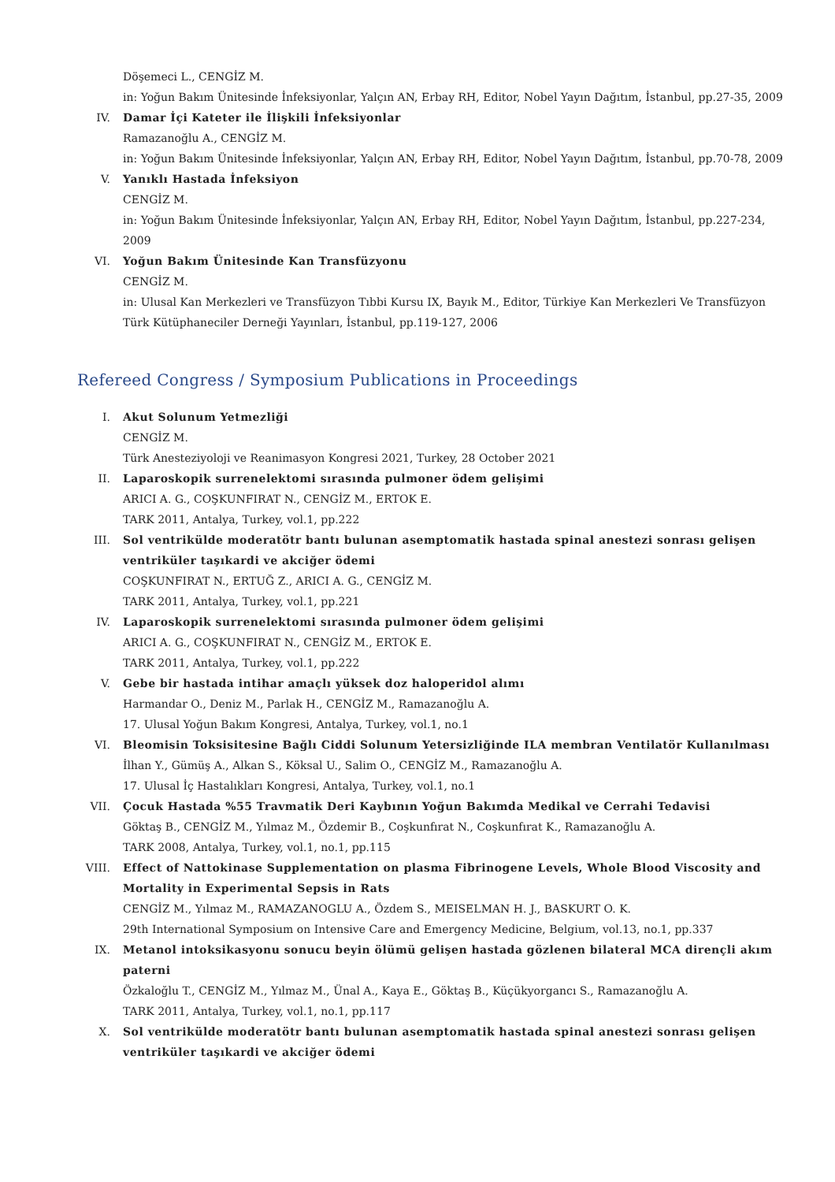Döşemeci L., CENGİZ M.
in: Yoğun Bakım Ünitesinde İnfeksiyonlar, Yalçın AN, Erbay RH, Editor, Nobel Yayın Dağıtım, İstanbul, pp.27-35, 2009
IV. Damar İçi Kateter ile İlişkili İnfeksiyonlar
Ramazanoğlu A., CENGİZ M.
in: Yoğun Bakım Ünitesinde İnfeksiyonlar, Yalçın AN, Erbay RH, Editor, Nobel Yayın Dağıtım, İstanbul, pp.70-78, 2009
V. Yanıklı Hastada İnfeksiyon
CENGİZ M.
in: Yoğun Bakım Ünitesinde İnfeksiyonlar, Yalçın AN, Erbay RH, Editor, Nobel Yayın Dağıtım, İstanbul, pp.227-234, 2009
VI. Yoğun Bakım Ünitesinde Kan Transfüzyonu
CENGİZ M.
in: Ulusal Kan Merkezleri ve Transfüzyon Tıbbi Kursu IX, Bayık M., Editor, Türkiye Kan Merkezleri Ve Transfüzyon Türk Kütüphaneciler Derneği Yayınları, İstanbul, pp.119-127, 2006
Refereed Congress / Symposium Publications in Proceedings
I. Akut Solunum Yetmezliği
CENGİZ M.
Türk Anesteziyoloji ve Reanimasyon Kongresi 2021, Turkey, 28 October 2021
II. Laparoskopik surrenelektomi sırasında pulmoner ödem gelişimi
ARICI A. G., COŞKUNFIRAT N., CENGİZ M., ERTOK E.
TARK 2011, Antalya, Turkey, vol.1, pp.222
III. Sol ventrikülde moderatötr bantı bulunan asemptomatik hastada spinal anestezi sonrası gelişen ventriküler taşıkardi ve akciğer ödemi
COŞKUNFIRAT N., ERTUĞ Z., ARICI A. G., CENGİZ M.
TARK 2011, Antalya, Turkey, vol.1, pp.221
IV. Laparoskopik surrenelektomi sırasında pulmoner ödem gelişimi
ARICI A. G., COŞKUNFIRAT N., CENGİZ M., ERTOK E.
TARK 2011, Antalya, Turkey, vol.1, pp.222
V. Gebe bir hastada intihar amaçlı yüksek doz haloperidol alımı
Harmandar O., Deniz M., Parlak H., CENGİZ M., Ramazanoğlu A.
17. Ulusal Yoğun Bakım Kongresi, Antalya, Turkey, vol.1, no.1
VI. Bleomisin Toksisitesine Bağlı Ciddi Solunum Yetersizliğinde ILA membran Ventilatör Kullanılması
İlhan Y., Gümüş A., Alkan S., Köksal U., Salim O., CENGİZ M., Ramazanoğlu A.
17. Ulusal İç Hastalıkları Kongresi, Antalya, Turkey, vol.1, no.1
VII. Çocuk Hastada %55 Travmatik Deri Kaybının Yoğun Bakımda Medikal ve Cerrahi Tedavisi
Göktaş B., CENGİZ M., Yılmaz M., Özdemir B., Coşkunfırat N., Coşkunfırat K., Ramazanoğlu A.
TARK 2008, Antalya, Turkey, vol.1, no.1, pp.115
VIII. Effect of Nattokinase Supplementation on plasma Fibrinogene Levels, Whole Blood Viscosity and Mortality in Experimental Sepsis in Rats
CENGİZ M., Yılmaz M., RAMAZANOGLU A., Özdem S., MEISELMAN H. J., BASKURT O. K.
29th International Symposium on Intensive Care and Emergency Medicine, Belgium, vol.13, no.1, pp.337
IX. Metanol intoksikasyonu sonucu beyin ölümü gelişen hastada gözlenen bilateral MCA dirençli akım paterni
Özkaloğlu T., CENGİZ M., Yılmaz M., Ünal A., Kaya E., Göktaş B., Küçükyorgancı S., Ramazanoğlu A.
TARK 2011, Antalya, Turkey, vol.1, no.1, pp.117
X. Sol ventrikülde moderatötr bantı bulunan asemptomatik hastada spinal anestezi sonrası gelişen ventriküler taşıkardi ve akciğer ödemi